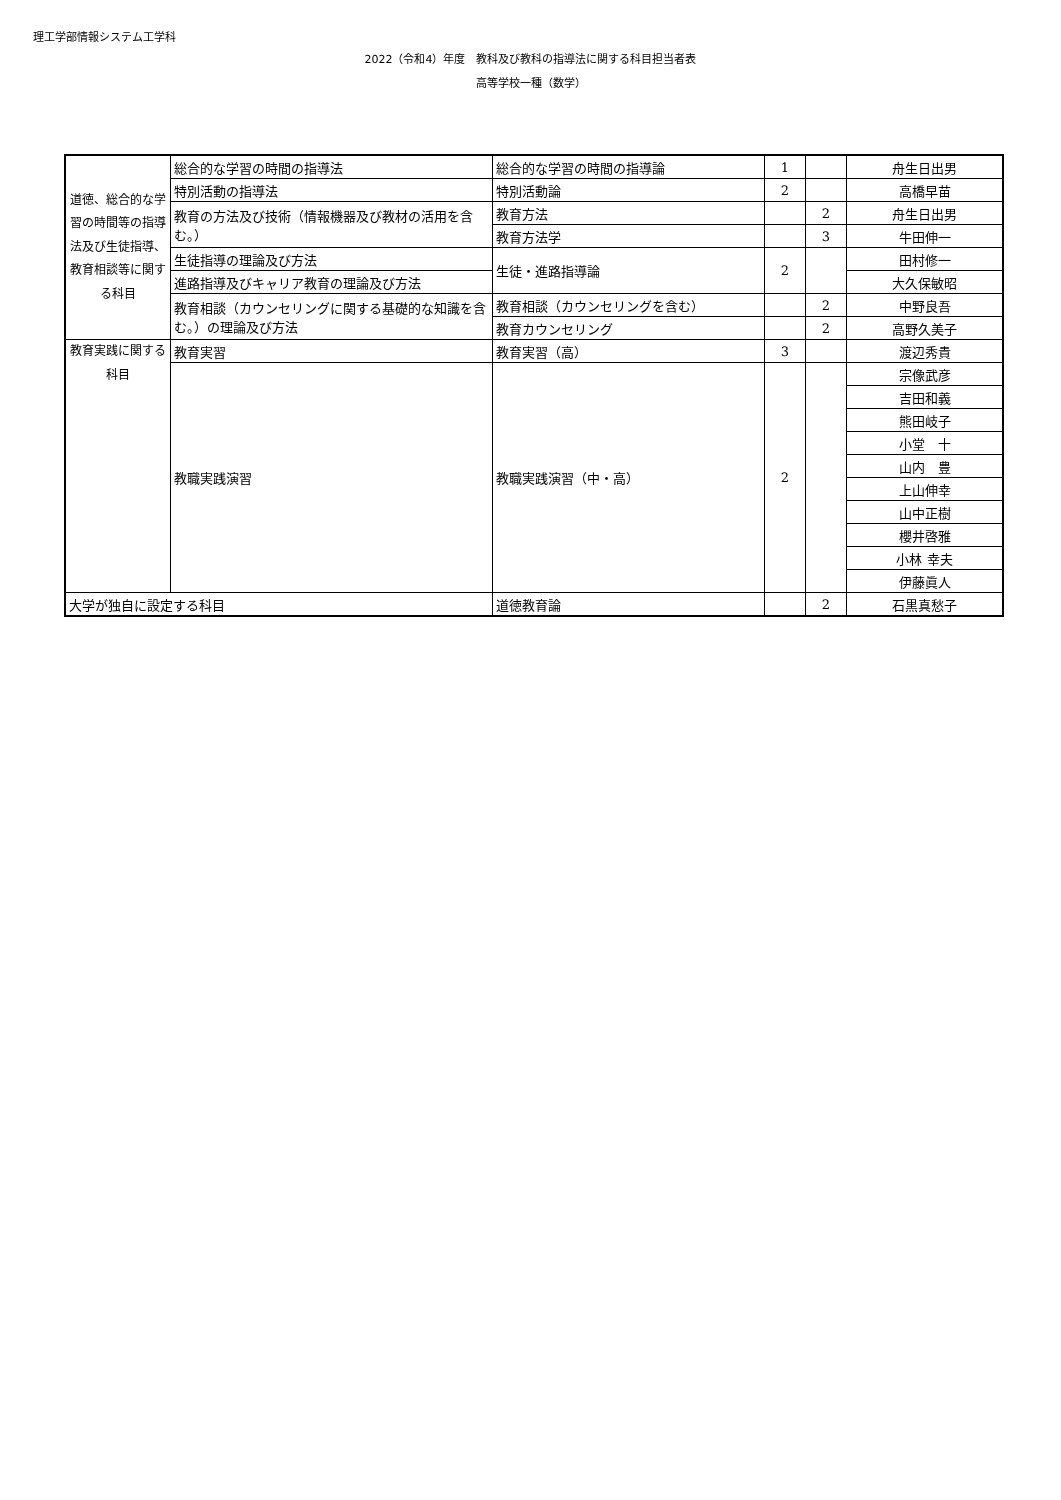理工学部情報システム工学科
2022（令和4）年度　教科及び教科の指導法に関する科目担当者表
高等学校一種（数学）
| 道徳、総合的な学習の時間等の指導法及び生徒指導、教育相談等に関する科目 | 総合的な学習の時間の指導法 | 総合的な学習の時間の指導論 | 1 | | 舟生日出男 |
| | 特別活動の指導法 | 特別活動論 | 2 | | 高橋早苗 |
| | 教育の方法及び技術（情報機器及び教材の活用を含む。） | 教育方法 | | 2 | 舟生日出男 |
| | | 教育方法学 | | 3 | 牛田伸一 |
| | 生徒指導の理論及び方法 | 生徒・進路指導論 | 2 | | 田村修一 |
| | 進路指導及びキャリア教育の理論及び方法 | | | | 大久保敏昭 |
| | 教育相談（カウンセリングに関する基礎的な知識を含む。）の理論及び方法 | 教育相談（カウンセリングを含む） | | 2 | 中野良吾 |
| | | 教育カウンセリング | | 2 | 高野久美子 |
| 教育実践に関する科目 | 教育実習 | 教育実習（高） | 3 | | 渡辺秀貴 |
| | 教職実践演習 | 教職実践演習（中・高） | 2 | | 宗像武彦 |
| | | | | | 吉田和義 |
| | | | | | 熊田岐子 |
| | | | | | 小堂 十 |
| | | | | | 山内 豊 |
| | | | | | 上山伸幸 |
| | | | | | 山中正樹 |
| | | | | | 櫻井啓雅 |
| | | | | | 小林 幸夫 |
| | | | | | 伊藤眞人 |
| 大学が独自に設定する科目 | | 道徳教育論 | | 2 | 石黒真愁子 |